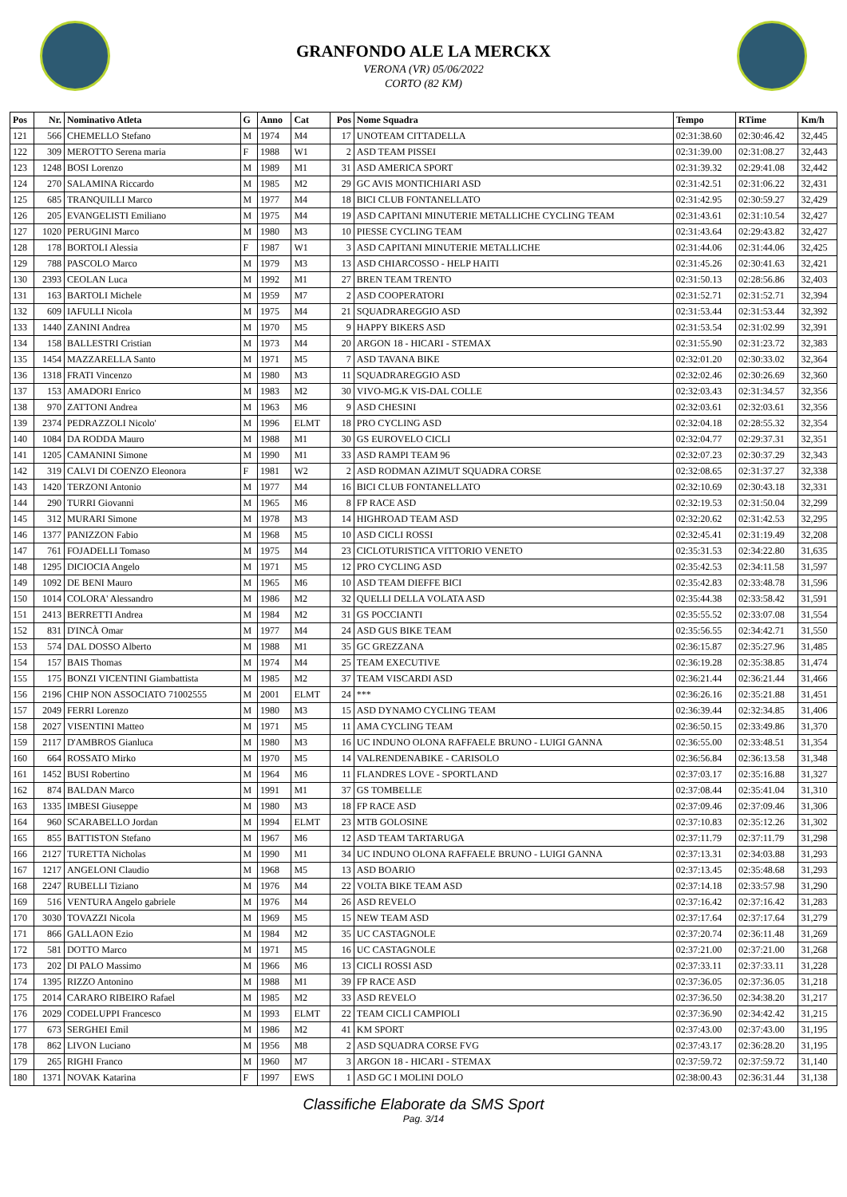GRANFONDO ALE LA MERCKX
VERONA (VR) 05/06/2022
CORTO (82 KM)
| Pos | Nr. | Nominativo Atleta | G | Anno | Cat | Pos | Nome Squadra | Tempo | RTime | Km/h |
| --- | --- | --- | --- | --- | --- | --- | --- | --- | --- | --- |
| 121 | 566 | CHEMELLO Stefano | M | 1974 | M4 | 17 | UNOTEAM CITTADELLA | 02:31:38.60 | 02:30:46.42 | 32,445 |
| 122 | 309 | MEROTTO Serena maria | F | 1988 | W1 | 2 | ASD TEAM PISSEI | 02:31:39.00 | 02:31:08.27 | 32,443 |
| 123 | 1248 | BOSI Lorenzo | M | 1989 | M1 | 31 | ASD AMERICA SPORT | 02:31:39.32 | 02:29:41.08 | 32,442 |
| 124 | 270 | SALAMINA Riccardo | M | 1985 | M2 | 29 | GC AVIS MONTICHIARI ASD | 02:31:42.51 | 02:31:06.22 | 32,431 |
| 125 | 685 | TRANQUILLI Marco | M | 1977 | M4 | 18 | BICI CLUB FONTANELLATO | 02:31:42.95 | 02:30:59.27 | 32,429 |
| 126 | 205 | EVANGELISTI Emiliano | M | 1975 | M4 | 19 | ASD CAPITANI MINUTERIE METALLICHE CYCLING TEAM | 02:31:43.61 | 02:31:10.54 | 32,427 |
| 127 | 1020 | PERUGINI Marco | M | 1980 | M3 | 10 | PIESSE CYCLING TEAM | 02:31:43.64 | 02:29:43.82 | 32,427 |
| 128 | 178 | BORTOLI Alessia | F | 1987 | W1 | 3 | ASD CAPITANI MINUTERIE METALLICHE | 02:31:44.06 | 02:31:44.06 | 32,425 |
| 129 | 788 | PASCOLO Marco | M | 1979 | M3 | 13 | ASD CHIARCOSSO - HELP HAITI | 02:31:45.26 | 02:30:41.63 | 32,421 |
| 130 | 2393 | CEOLAN Luca | M | 1992 | M1 | 27 | BREN TEAM TRENTO | 02:31:50.13 | 02:28:56.86 | 32,403 |
| 131 | 163 | BARTOLI Michele | M | 1959 | M7 | 2 | ASD COOPERATORI | 02:31:52.71 | 02:31:52.71 | 32,394 |
| 132 | 609 | IAFULLI Nicola | M | 1975 | M4 | 21 | SQUADRAREGGIO ASD | 02:31:53.44 | 02:31:53.44 | 32,392 |
| 133 | 1440 | ZANINI Andrea | M | 1970 | M5 | 9 | HAPPY BIKERS ASD | 02:31:53.54 | 02:31:02.99 | 32,391 |
| 134 | 158 | BALLESTRI Cristian | M | 1973 | M4 | 20 | ARGON 18 - HICARI - STEMAX | 02:31:55.90 | 02:31:23.72 | 32,383 |
| 135 | 1454 | MAZZARELLA Santo | M | 1971 | M5 | 7 | ASD TAVANA BIKE | 02:32:01.20 | 02:30:33.02 | 32,364 |
| 136 | 1318 | FRATI Vincenzo | M | 1980 | M3 | 11 | SQUADRAREGGIO ASD | 02:32:02.46 | 02:30:26.69 | 32,360 |
| 137 | 153 | AMADORI Enrico | M | 1983 | M2 | 30 | VIVO-MG.K VIS-DAL COLLE | 02:32:03.43 | 02:31:34.57 | 32,356 |
| 138 | 970 | ZATTONI Andrea | M | 1963 | M6 | 9 | ASD CHESINI | 02:32:03.61 | 02:32:03.61 | 32,356 |
| 139 | 2374 | PEDRAZZOLI Nicolo' | M | 1996 | ELMT | 18 | PRO CYCLING ASD | 02:32:04.18 | 02:28:55.32 | 32,354 |
| 140 | 1084 | DA RODDA Mauro | M | 1988 | M1 | 30 | GS EUROVELO CICLI | 02:32:04.77 | 02:29:37.31 | 32,351 |
| 141 | 1205 | CAMANINI Simone | M | 1990 | M1 | 33 | ASD RAMPI TEAM 96 | 02:32:07.23 | 02:30:37.29 | 32,343 |
| 142 | 319 | CALVI DI COENZO Eleonora | F | 1981 | W2 | 2 | ASD RODMAN AZIMUT SQUADRA CORSE | 02:32:08.65 | 02:31:37.27 | 32,338 |
| 143 | 1420 | TERZONI Antonio | M | 1977 | M4 | 16 | BICI CLUB FONTANELLATO | 02:32:10.69 | 02:30:43.18 | 32,331 |
| 144 | 290 | TURRI Giovanni | M | 1965 | M6 | 8 | FP RACE ASD | 02:32:19.53 | 02:31:50.04 | 32,299 |
| 145 | 312 | MURARI Simone | M | 1978 | M3 | 14 | HIGHROAD TEAM ASD | 02:32:20.62 | 02:31:42.53 | 32,295 |
| 146 | 1377 | PANIZZON Fabio | M | 1968 | M5 | 10 | ASD CICLI ROSSI | 02:32:45.41 | 02:31:19.49 | 32,208 |
| 147 | 761 | FOJADELLI Tomaso | M | 1975 | M4 | 23 | CICLOTURISTICA VITTORIO VENETO | 02:35:31.53 | 02:34:22.80 | 31,635 |
| 148 | 1295 | DICIOCIA Angelo | M | 1971 | M5 | 12 | PRO CYCLING ASD | 02:35:42.53 | 02:34:11.58 | 31,597 |
| 149 | 1092 | DE BENI Mauro | M | 1965 | M6 | 10 | ASD TEAM DIEFFE BICI | 02:35:42.83 | 02:33:48.78 | 31,596 |
| 150 | 1014 | COLORA' Alessandro | M | 1986 | M2 | 32 | QUELLI DELLA VOLATA ASD | 02:35:44.38 | 02:33:58.42 | 31,591 |
| 151 | 2413 | BERRETTI Andrea | M | 1984 | M2 | 31 | GS POCCIANTI | 02:35:55.52 | 02:33:07.08 | 31,554 |
| 152 | 831 | D'INCÀ Omar | M | 1977 | M4 | 24 | ASD GUS BIKE TEAM | 02:35:56.55 | 02:34:42.71 | 31,550 |
| 153 | 574 | DAL DOSSO Alberto | M | 1988 | M1 | 35 | GC GREZZANA | 02:36:15.87 | 02:35:27.96 | 31,485 |
| 154 | 157 | BAIS Thomas | M | 1974 | M4 | 25 | TEAM EXECUTIVE | 02:36:19.28 | 02:35:38.85 | 31,474 |
| 155 | 175 | BONZI VICENTINI Giambattista | M | 1985 | M2 | 37 | TEAM VISCARDI ASD | 02:36:21.44 | 02:36:21.44 | 31,466 |
| 156 | 2196 | CHIP NON ASSOCIATO 71002555 | M | 2001 | ELMT | 24 | *** | 02:36:26.16 | 02:35:21.88 | 31,451 |
| 157 | 2049 | FERRI Lorenzo | M | 1980 | M3 | 15 | ASD DYNAMO CYCLING TEAM | 02:36:39.44 | 02:32:34.85 | 31,406 |
| 158 | 2027 | VISENTINI Matteo | M | 1971 | M5 | 11 | AMA CYCLING TEAM | 02:36:50.15 | 02:33:49.86 | 31,370 |
| 159 | 2117 | D'AMBROS Gianluca | M | 1980 | M3 | 16 | UC INDUNO OLONA RAFFAELE BRUNO - LUIGI GANNA | 02:36:55.00 | 02:33:48.51 | 31,354 |
| 160 | 664 | ROSSATO Mirko | M | 1970 | M5 | 14 | VALRENDENABIKE - CARISOLO | 02:36:56.84 | 02:36:13.58 | 31,348 |
| 161 | 1452 | BUSI Robertino | M | 1964 | M6 | 11 | FLANDRES LOVE - SPORTLAND | 02:37:03.17 | 02:35:16.88 | 31,327 |
| 162 | 874 | BALDAN Marco | M | 1991 | M1 | 37 | GS TOMBELLE | 02:37:08.44 | 02:35:41.04 | 31,310 |
| 163 | 1335 | IMBESI Giuseppe | M | 1980 | M3 | 18 | FP RACE ASD | 02:37:09.46 | 02:37:09.46 | 31,306 |
| 164 | 960 | SCARABELLO Jordan | M | 1994 | ELMT | 23 | MTB GOLOSINE | 02:37:10.83 | 02:35:12.26 | 31,302 |
| 165 | 855 | BATTISTON Stefano | M | 1967 | M6 | 12 | ASD TEAM TARTARUGA | 02:37:11.79 | 02:37:11.79 | 31,298 |
| 166 | 2127 | TURETTA Nicholas | M | 1990 | M1 | 34 | UC INDUNO OLONA RAFFAELE BRUNO - LUIGI GANNA | 02:37:13.31 | 02:34:03.88 | 31,293 |
| 167 | 1217 | ANGELONI Claudio | M | 1968 | M5 | 13 | ASD BOARIO | 02:37:13.45 | 02:35:48.68 | 31,293 |
| 168 | 2247 | RUBELLI Tiziano | M | 1976 | M4 | 22 | VOLTA BIKE TEAM ASD | 02:37:14.18 | 02:33:57.98 | 31,290 |
| 169 | 516 | VENTURA Angelo gabriele | M | 1976 | M4 | 26 | ASD REVELO | 02:37:16.42 | 02:37:16.42 | 31,283 |
| 170 | 3030 | TOVAZZI Nicola | M | 1969 | M5 | 15 | NEW TEAM ASD | 02:37:17.64 | 02:37:17.64 | 31,279 |
| 171 | 866 | GALLAON Ezio | M | 1984 | M2 | 35 | UC CASTAGNOLE | 02:37:20.74 | 02:36:11.48 | 31,269 |
| 172 | 581 | DOTTO Marco | M | 1971 | M5 | 16 | UC CASTAGNOLE | 02:37:21.00 | 02:37:21.00 | 31,268 |
| 173 | 202 | DI PALO Massimo | M | 1966 | M6 | 13 | CICLI ROSSI ASD | 02:37:33.11 | 02:37:33.11 | 31,228 |
| 174 | 1395 | RIZZO Antonino | M | 1988 | M1 | 39 | FP RACE ASD | 02:37:36.05 | 02:37:36.05 | 31,218 |
| 175 | 2014 | CARARO RIBEIRO Rafael | M | 1985 | M2 | 33 | ASD REVELO | 02:37:36.50 | 02:34:38.20 | 31,217 |
| 176 | 2029 | CODELUPPI Francesco | M | 1993 | ELMT | 22 | TEAM CICLI CAMPIOLI | 02:37:36.90 | 02:34:42.42 | 31,215 |
| 177 | 673 | SERGHEI Emil | M | 1986 | M2 | 41 | KM SPORT | 02:37:43.00 | 02:37:43.00 | 31,195 |
| 178 | 862 | LIVON Luciano | M | 1956 | M8 | 2 | ASD SQUADRA CORSE FVG | 02:37:43.17 | 02:36:28.20 | 31,195 |
| 179 | 265 | RIGHI Franco | M | 1960 | M7 | 3 | ARGON 18 - HICARI - STEMAX | 02:37:59.72 | 02:37:59.72 | 31,140 |
| 180 | 1371 | NOVAK Katarina | F | 1997 | EWS | 1 | ASD GC I MOLINI DOLO | 02:38:00.43 | 02:36:31.44 | 31,138 |
Classifiche Elaborate da SMS Sport
Pag. 3/14